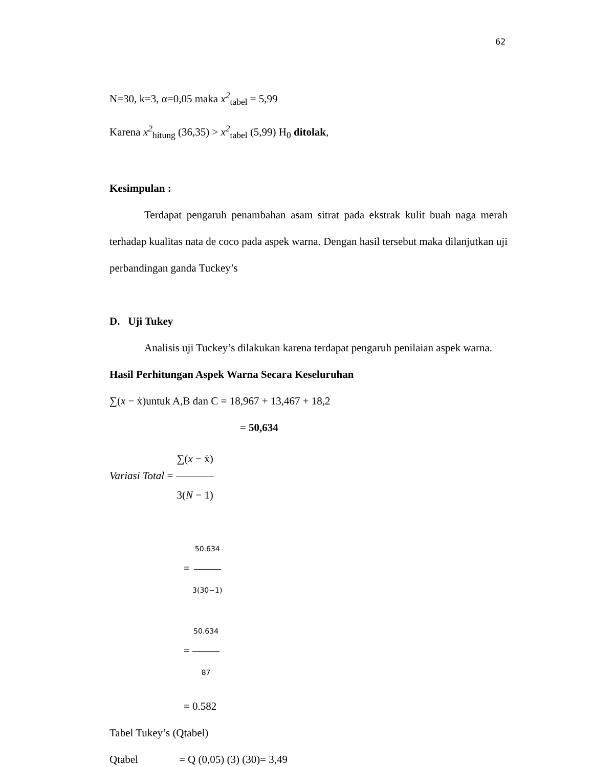62
N=30, k=3, α=0,05 maka x<sup>2</sup><sub>tabel</sub> = 5,99
Karena x<sup>2</sup><sub>hitung</sub> (36,35) > x<sup>2</sup><sub>tabel</sub> (5,99) H<sub>0</sub> ditolak,
Kesimpulan :
Terdapat pengaruh penambahan asam sitrat pada ekstrak kulit buah naga merah terhadap kualitas nata de coco pada aspek warna. Dengan hasil tersebut maka dilanjutkan uji perbandingan ganda Tuckey’s
D. Uji Tukey
Analisis uji Tuckey’s dilakukan karena terdapat pengaruh penilaian aspek warna.
Hasil Perhitungan Aspek Warna Secara Keseluruhan
∑(x − ẋ)untuk A,B dan C = 18,967 + 13,467 + 18,2
= 50,634
Variasi Total = ∑(x − ẋ) 3(N − 1)
= 50.634 3(30−1)
= 50.634 87
= 0.582
Tabel Tukey’s (Qtabel)
Qtabel = Q (0,05) (3) (30)= 3,49